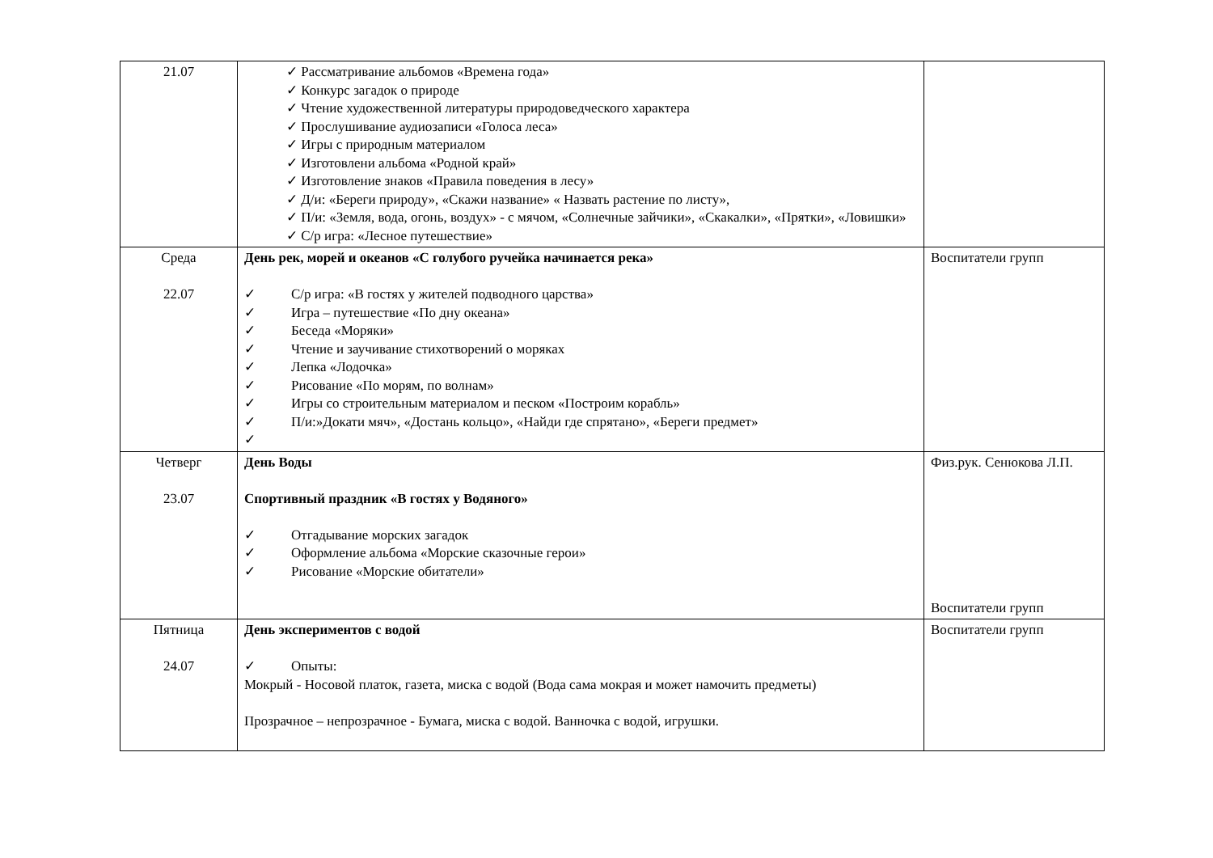| 21.07 | ✓ Рассматривание альбомов «Времена года» ✓ Конкурс загадок о природе ✓ Чтение художественной литературы природоведческого характера ✓ Прослушивание аудиозаписи «Голоса леса» ✓ Игры с природным материалом ✓ Изготовлени альбома «Родной край» ✓ Изготовление знаков «Правила поведения в лесу» ✓ Д/и: «Береги природу», «Скажи название» « Назвать растение по листу», ✓ П/и: «Земля, вода, огонь, воздух» - с мячом, «Солнечные зайчики», «Скакалки», «Прятки», «Ловишки» ✓ С/р игра: «Лесное путешествие» | |
| Среда 22.07 | День рек, морей и океанов «С голубого ручейка начинается река» ✓ С/р игра: «В гостях у жителей подводного царства» ✓ Игра – путешествие «По дну океана» ✓ Беседа «Моряки» ✓ Чтение и заучивание стихотворений о моряках ✓ Лепка «Лодочка» ✓ Рисование «По морям, по волнам» ✓ Игры со строительным материалом и песком «Построим корабль» ✓ П/и:»Докати мяч», «Достань кольцо», «Найди где спрятано», «Береги предмет» ✓ | Воспитатели групп |
| Четверг 23.07 | День Воды Спортивный праздник «В гостях у Водяного» ✓ Отгадывание морских загадок ✓ Оформление альбома «Морские сказочные герои» ✓ Рисование «Морские обитатели» | Физ.рук. Сенюкова Л.П. Воспитатели групп |
| Пятница 24.07 | День экспериментов с водой ✓ Опыты: Мокрый - Носовой платок, газета, миска с водой (Вода сама мокрая и может намочить предметы) Прозрачное – непрозрачное - Бумага, миска с водой. Ванночка с водой, игрушки. | Воспитатели групп |